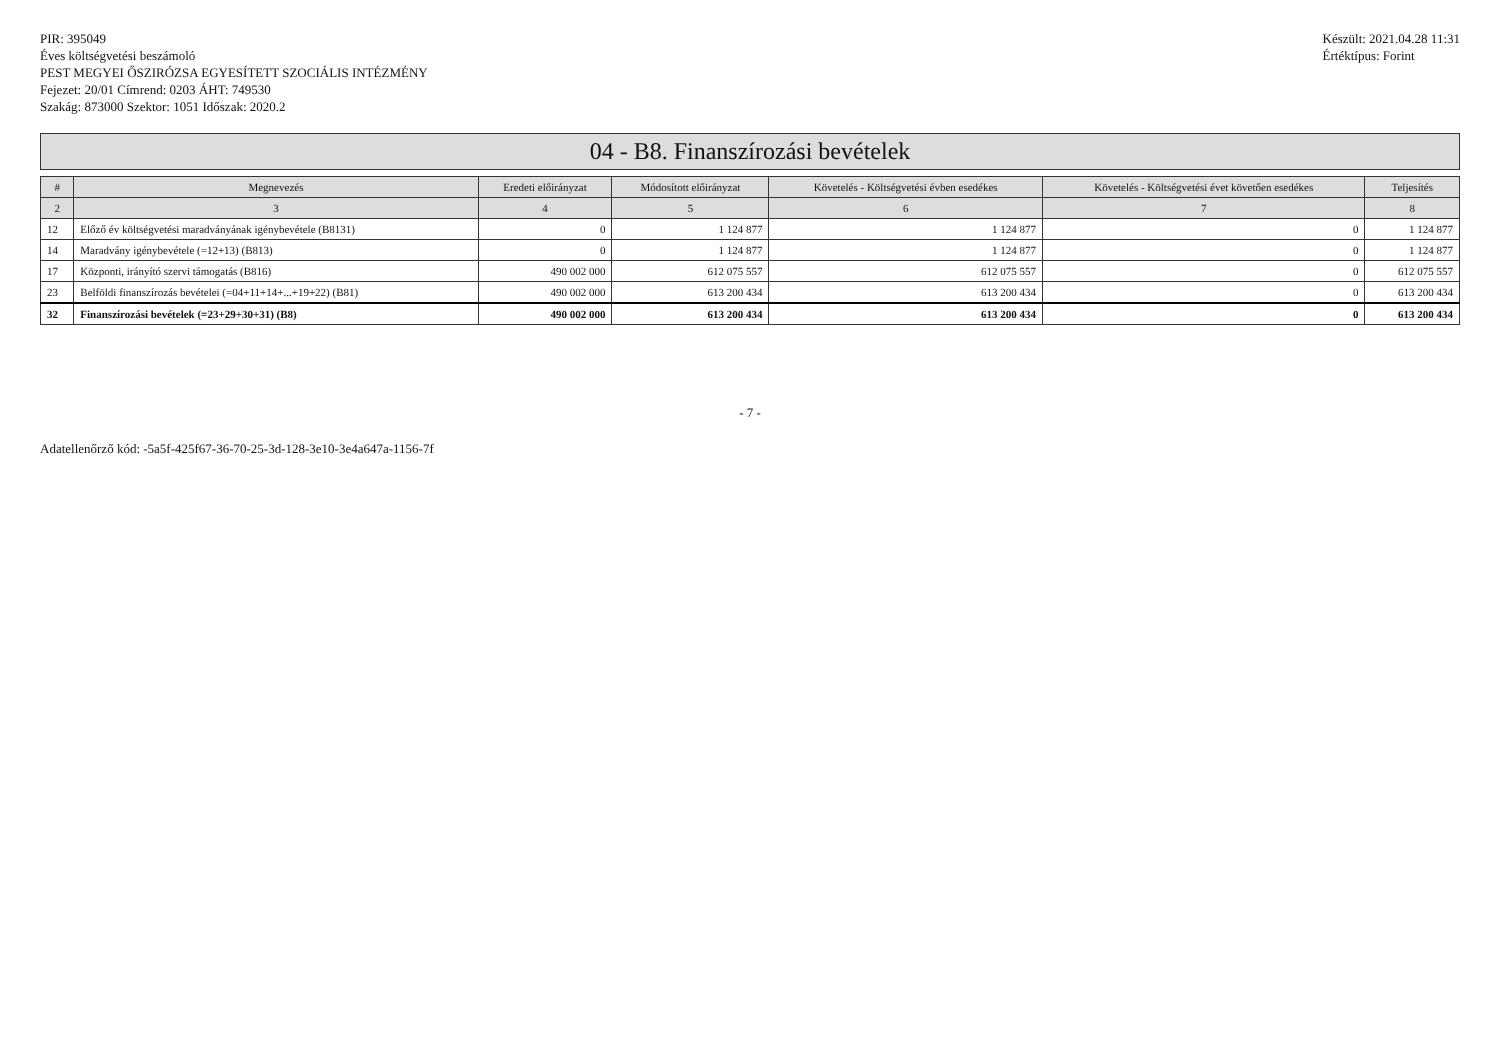PIR: 395049
Éves költségvetési beszámoló
PEST MEGYEI ŐSZIRÓZSA EGYESÍTETT SZOCIÁLIS INTÉZMÉNY
Fejezet: 20/01 Címrend: 0203 ÁHT: 749530
Szakág: 873000 Szektor: 1051 Időszak: 2020.2
Készült: 2021.04.28 11:31
Értéktípus: Forint
04 - B8. Finanszírozási bevételek
| # | Megnevezés | Eredeti előirányzat | Módosított előirányzat | Követelés - Költségvetési évben esedékes | Követelés - Költségvetési évet követően esedékes | Teljesítés |
| --- | --- | --- | --- | --- | --- | --- |
| 2 | 3 | 4 | 5 | 6 | 7 | 8 |
| 12 | Előző év költségvetési maradványának igénybevétele (B8131) | 0 | 1 124 877 | 1 124 877 | 0 | 1 124 877 |
| 14 | Maradvány igénybevétele (=12+13) (B813) | 0 | 1 124 877 | 1 124 877 | 0 | 1 124 877 |
| 17 | Központi, irányító szervi támogatás (B816) | 490 002 000 | 612 075 557 | 612 075 557 | 0 | 612 075 557 |
| 23 | Belföldi finanszírozás bevételei (=04+11+14+...+19+22) (B81) | 490 002 000 | 613 200 434 | 613 200 434 | 0 | 613 200 434 |
| 32 | Finanszírozási bevételek (=23+29+30+31) (B8) | 490 002 000 | 613 200 434 | 613 200 434 | 0 | 613 200 434 |
- 7 -
Adatellenőrző kód: -5a5f-425f67-36-70-25-3d-128-3e10-3e4a647a-1156-7f